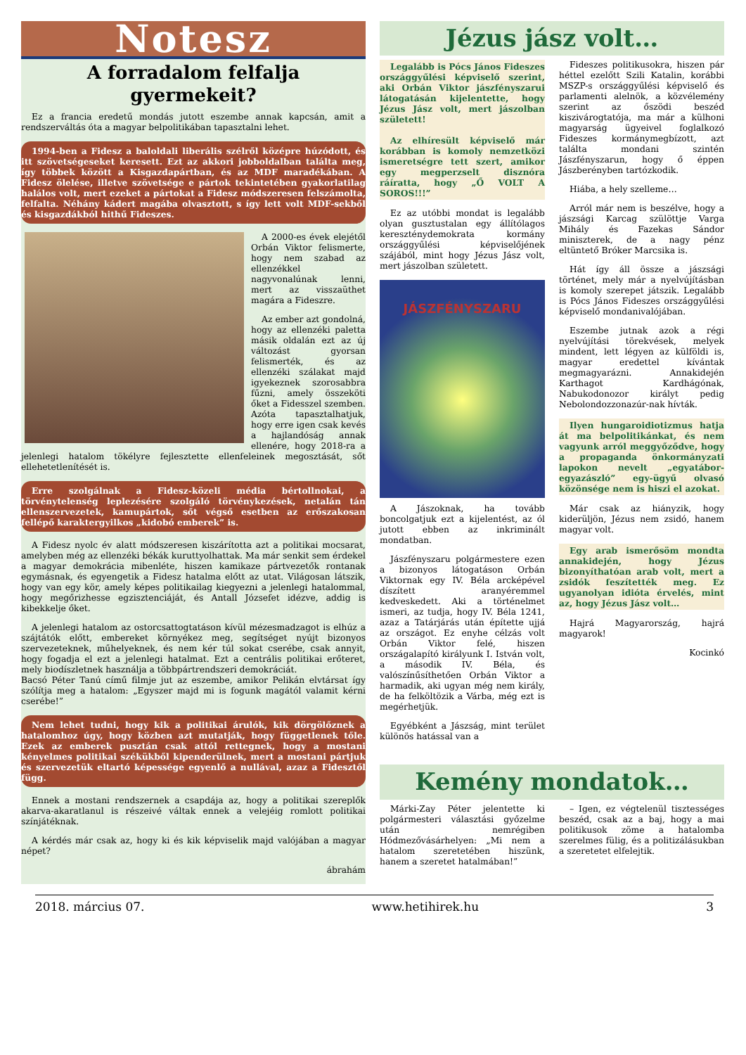Notesz
A forradalom felfalja gyermekeit?
Ez a francia eredetű mondás jutott eszembe annak kapcsán, amit a rendszerváltás óta a magyar belpolitikában tapasztalni lehet.
1994-ben a Fidesz a baloldali liberális szélről középre húzódott, és itt szövetségeseket keresett. Ezt az akkori jobboldalban találta meg, így többek között a Kisgazdapártban, és az MDF maradékában. A Fidesz ölelése, illetve szövetsége e pártok tekintetében gyakorlatilag halálos volt, mert ezeket a pártokat a Fidesz módszeresen felszámolta, felfalta. Néhány kádert magába olvasztott, s így lett volt MDF-sekből és kisgazdákból hithű Fideszes.
A 2000-es évek elejétől Orbán Viktor felismerte, hogy nem szabad az ellenzékkel nagyvonalúnak lenni, mert az visszaüthet magára a Fideszre.
Az ember azt gondolná, hogy az ellenzéki paletta másik oldalán ezt az új változást gyorsan felismerték, és az ellenzéki szálakat majd igyekeznek szorosabbra fűzni, amely összeköti őket a Fidesszel szemben. Azóta tapasztalhatjuk, hogy erre igen csak kevés a hajlandóság annak ellenére, hogy 2018-ra a jelenlegi hatalom tökélyre fejlesztette ellenfeleinek megosztását, sőt ellehetetlenítését is.
Erre szolgálnak a Fidesz-közeli média bértollnokai, a törvénytelenség leplezésére szolgáló törvénykezések, netalán tán ellenszervezetek, kamupártok, sőt végső esetben az erőszakosan fellépő karaktergyilkos „kidobó emberek” is.
A Fidesz nyolc év alatt módszeresen kiszárította azt a politikai mocsarat, amelyben még az ellenzéki békák kuruttyolhattak. Ma már senkit sem érdekel a magyar demokrácia mibenléte, hiszen kamikaze pártvezetők rontanak egymásnak, és egyengetik a Fidesz hatalma előtt az utat. Világosan látszik, hogy van egy kör, amely képes politikailag kiegyezni a jelenlegi hatalommal, hogy megőrizhesse egzisztenciáját, és Antall Józsefet idézve, addig is kibekkelje őket.
A jelenlegi hatalom az ostorcsattogtatáson kívül mézesmadzagot is elhúz a szájtátók előtt, embereket környékez meg, segítséget nyújt bizonyos szervezeteknek, műhelyeknek, és nem kér túl sokat cserébe, csak annyit, hogy fogadja el ezt a jelenlegi hatalmat. Ezt a centrális politikai erőteret, mely biodíszletnek használja a többpártrendszeri demokráciát.
Bacsó Péter Tanú című filmje jut az eszembe, amikor Pelikán elvtársat így szólítja meg a hatalom: „Egyszer majd mi is fogunk magától valamit kérni cserébe!”
Nem lehet tudni, hogy kik a politikai árulók, kik dörgölőznek a hatalomhoz úgy, hogy közben azt mutatják, hogy függetlenek tőle. Ezek az emberek pusztán csak attól rettegnek, hogy a mostani kényelmes politikai székükből kipenderülnek, mert a mostani pártjuk és szervezetük eltartó képessége egyenlő a nullával, azaz a Fidesztől függ.
Ennek a mostani rendszernek a csapdája az, hogy a politikai szereplők akarva-akaratlanul is részeivé váltak ennek a velejéig romlott politikai színjátéknak.
A kérdés már csak az, hogy ki és kik képviselik majd valójában a magyar népet?
ábrahám
Jézus jász volt…
Legalább is Pócs János Fideszes országgyűlési képviselő szerint, aki Orbán Viktor jászfényszarui látogatásán kijelentette, hogy Jézus Jász volt, mert jászolban született!
Az elhíresült képviselő már korábban is komoly nemzetközi ismeretségre tett szert, amikor egy megperzselt disznóra ráíratta, hogy „Ő VOLT A SOROS!!!”
Ez az utóbbi mondat is legalább olyan gusztustalan egy állítólagos kereszténydemokrata kormány országgyűlési képviselőjének szájából, mint hogy Jézus Jász volt, mert jászolban született.
JÁSZFÉNYSZARU
A Jászoknak, ha tovább boncolgatjuk ezt a kijelentést, az ól jutott ebben az inkriminált mondatban.
Jászfényszaru polgármestere ezen a bizonyos látogatáson Orbán Viktornak egy IV. Béla arcképével díszített aranyéremmel kedveskedett. Aki a történelmet ismeri, az tudja, hogy IV. Béla 1241, azaz a Tatárjárás után építette ujjá az országot. Ez enyhe célzás volt Orbán Viktor felé, hiszen országalapító királyunk I. István volt, a második IV. Béla, és valószínűsíthetően Orbán Viktor a harmadik, aki ugyan még nem király, de ha felköltözik a Várba, még ezt is megérhetjük.
Egyébként a Jászság, mint terület különös hatással van a
Fideszes politikusokra, hiszen pár héttel ezelőtt Szili Katalin, korábbi MSZP-s országgyűlési képviselő és parlamenti alelnök, a közvélemény szerint az őszödi beszéd kiszivárogtatója, ma már a külhoni magyarság ügyeivel foglalkozó Fideszes kormánymegbízott, azt találta mondani szintén Jászfényszarun, hogy ő éppen Jászberényben tartózkodik.
Hiába, a hely szelleme…
Arról már nem is beszélve, hogy a jászsági Karcag szülöttje Varga Mihály és Fazekas Sándor miniszterek, de a nagy pénz eltüntető Bróker Marcsika is.
Hát így áll össze a jászsági történet, mely már a nyelvújításban is komoly szerepet játszik. Legalább is Pócs János Fideszes országgyűlési képviselő mondanivalójában.
Eszembe jutnak azok a régi nyelvújítási törekvések, melyek mindent, lett légyen az külföldi is, magyar eredettel kívántak megmagyarázni. Annakidején Karthagot Kardhágónak, Nabukodonozor királyt pedig Nebolondozzonazúr-nak hívták.
Ilyen hungaroidiotizmus hatja át ma belpolitikánkat, és nem vagyunk arról meggyőződve, hogy a propaganda önkormányzati lapokon nevelt „egyatábor-egyazászló” egy-ügyű olvasó közönsége nem is hiszi el azokat.
Már csak az hiányzik, hogy kiderüljön, Jézus nem zsidó, hanem magyar volt.
Egy arab ismerősöm mondta annakidején, hogy Jézus bizonyíthatóan arab volt, mert a zsidók feszítették meg. Ez ugyanolyan idióta érvelés, mint az, hogy Jézus Jász volt…
Hajrá Magyarország, hajrá magyarok!
Kocinkó
Kemény mondatok…
Márki-Zay Péter jelentette ki polgármesteri választási győzelme után nemrégiben Hódmezővásárhelyen: „Mi nem a hatalom szeretetében hiszünk, hanem a szeretet hatalmában!”
– Igen, ez végtelenül tisztességes beszéd, csak az a baj, hogy a mai politikusok zöme a hatalomba szerelmes fülig, és a politizálásukban a szeretetet elfelejtik.
2018. március 07. www.hetihirek.hu 3